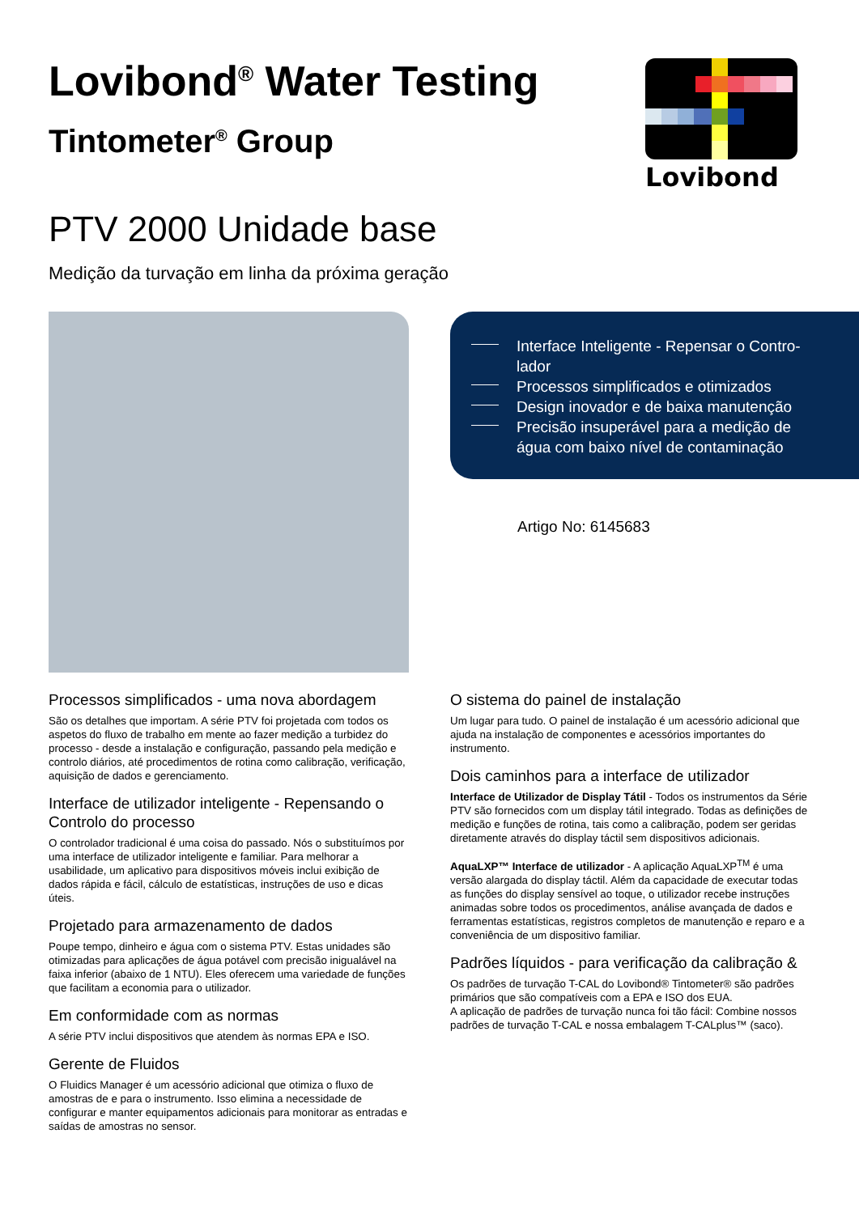Lovibond<sup>®</sup> Water Testing
Tintometer<sup>®</sup> Group
Lovibond
PTV 2000 Unidade base
Medição da turvação em linha da próxima geração
Interface Inteligente - Repensar o Contro­lador
Processos simplificados e otimizados
Design inovador e de baixa manutenção
Precisão insuperável para a medição de água com baixo nível de contaminação
Artigo No: 6145683
Processos simplificados - uma nova abordagem
São os detalhes que importam. A série PTV foi projetada com todos os aspetos do fluxo de trabalho em mente ao fazer medição a turbidez do processo - desde a instalação e configuração, passando pela medição e controlo diários, até procedimentos de rotina como calibração, verificação, aquisição de dados e gerenciamento.
Interface de utilizador inteligente - Repensando o Controlo do processo
O controlador tradicional é uma coisa do passado. Nós o substituímos por uma interface de utilizador inteligente e familiar. Para melhorar a usabilidade, um aplicativo para dispositivos móveis inclui exibição de dados rápida e fácil, cálculo de estatísticas, instruções de uso e dicas úteis.
Projetado para armazenamento de dados
Poupe tempo, dinheiro e água com o sistema PTV. Estas unidades são otimizadas para aplicações de água potável com precisão inigualável na faixa inferior (abaixo de 1 NTU). Eles oferecem uma variedade de funções que facilitam a economia para o utilizador.
Em conformidade com as normas
A série PTV inclui dispositivos que atendem às normas EPA e ISO.
Gerente de Fluidos
O Fluidics Manager é um acessório adicional que otimiza o fluxo de amostras de e para o instrumento. Isso elimina a necessidade de configurar e manter equipamentos adicionais para monitorar as entradas e saídas de amostras no sensor.
O sistema do painel de instalação
Um lugar para tudo. O painel de instalação é um acessório adicional que ajuda na instalação de componentes e acessórios importantes do instrumento.
Dois caminhos para a interface de utilizador
Interface de Utilizador de Display Tátil - Todos os instrumentos da Série PTV são fornecidos com um display tátil integrado. Todas as definições de medição e funções de rotina, tais como a calibração, podem ser geridas diretamente através do display táctil sem dispositivos adicionais.
AquaLXP™ Interface de utilizador - A aplicação AquaLXP<sup>TM</sup> é uma versão alargada do display táctil. Além da capacidade de executar todas as funções do display sensível ao toque, o utilizador recebe instruções animadas sobre todos os procedimentos, análise avançada de dados e ferramentas estatísticas, registros completos de manutenção e reparo e a conveniência de um dispositivo familiar.
Padrões líquidos - para verificação da calibração &
Os padrões de turvação T-CAL do Lovibond® Tintometer® são padrões primários que são compatíveis com a EPA e ISO dos EUA.
A aplicação de padrões de turvação nunca foi tão fácil: Combine nossos padrões de turvação T-CAL e nossa embalagem T-CALplus™ (saco).